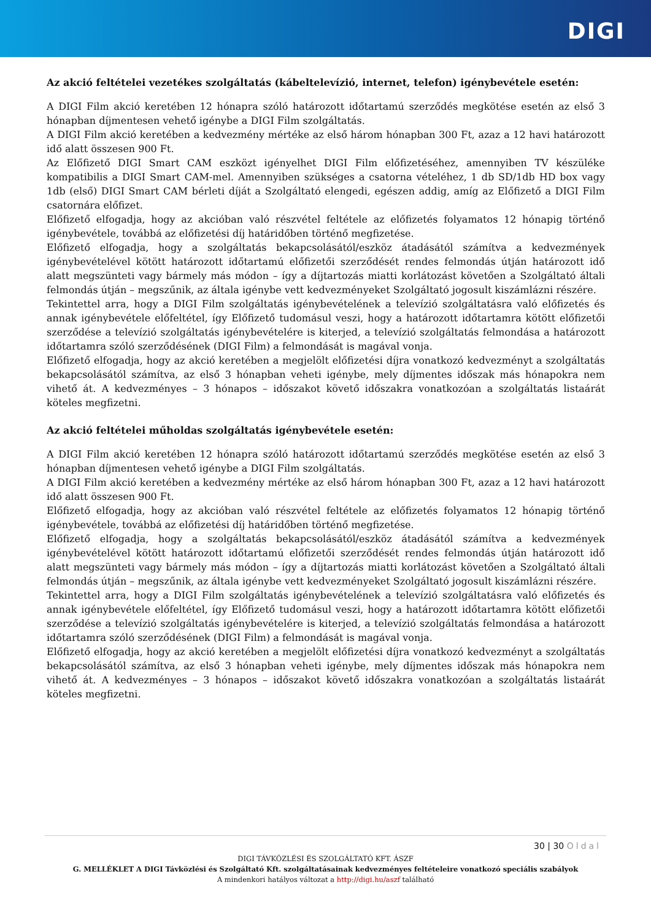DIGI
Az akció feltételei vezetékes szolgáltatás (kábeltelevízió, internet, telefon) igénybevétele esetén:
A DIGI Film akció keretében 12 hónapra szóló határozott időtartamú szerződés megkötése esetén az első 3 hónapban díjmentesen vehető igénybe a DIGI Film szolgáltatás.
A DIGI Film akció keretében a kedvezmény mértéke az első három hónapban 300 Ft, azaz a 12 havi határozott idő alatt összesen 900 Ft.
Az Előfizető DIGI Smart CAM eszközt igényelhet DIGI Film előfizetéséhez, amennyiben TV készüléke kompatibilis a DIGI Smart CAM-mel. Amennyiben szükséges a csatorna vételéhez, 1 db SD/1db HD box vagy 1db (első) DIGI Smart CAM bérleti díját a Szolgáltató elengedi, egészen addig, amíg az Előfizető a DIGI Film csatornára előfizet.
Előfizető elfogadja, hogy az akcióban való részvétel feltétele az előfizetés folyamatos 12 hónapig történő igénybevétele, továbbá az előfizetési díj határidőben történő megfizetése.
Előfizető elfogadja, hogy a szolgáltatás bekapcsolásától/eszköz átadásától számítva a kedvezmények igénybevételével kötött határozott időtartamú előfizetői szerződését rendes felmondás útján határozott idő alatt megszünteti vagy bármely más módon – így a díjtartozás miatti korlátozást követően a Szolgáltató általi felmondás útján – megszűnik, az általa igénybe vett kedvezményeket Szolgáltató jogosult kiszámlázni részére.
Tekintettel arra, hogy a DIGI Film szolgáltatás igénybevételének a televízió szolgáltatásra való előfizetés és annak igénybevétele előfeltétel, így Előfizető tudomásul veszi, hogy a határozott időtartamra kötött előfizetői szerződése a televízió szolgáltatás igénybevételére is kiterjed, a televízió szolgáltatás felmondása a határozott időtartamra szóló szerződésének (DIGI Film) a felmondását is magával vonja.
Előfizető elfogadja, hogy az akció keretében a megjelölt előfizetési díjra vonatkozó kedvezményt a szolgáltatás bekapcsolásától számítva, az első 3 hónapban veheti igénybe, mely díjmentes időszak más hónapokra nem vihető át. A kedvezményes – 3 hónapos – időszakot követő időszakra vonatkozóan a szolgáltatás listaárát köteles megfizetni.
Az akció feltételei műholdas szolgáltatás igénybevétele esetén:
A DIGI Film akció keretében 12 hónapra szóló határozott időtartamú szerződés megkötése esetén az első 3 hónapban díjmentesen vehető igénybe a DIGI Film szolgáltatás.
A DIGI Film akció keretében a kedvezmény mértéke az első három hónapban 300 Ft, azaz a 12 havi határozott idő alatt összesen 900 Ft.
Előfizető elfogadja, hogy az akcióban való részvétel feltétele az előfizetés folyamatos 12 hónapig történő igénybevétele, továbbá az előfizetési díj határidőben történő megfizetése.
Előfizető elfogadja, hogy a szolgáltatás bekapcsolásától/eszköz átadásától számítva a kedvezmények igénybevételével kötött határozott időtartamú előfizetői szerződését rendes felmondás útján határozott idő alatt megszünteti vagy bármely más módon – így a díjtartozás miatti korlátozást követően a Szolgáltató általi felmondás útján – megszűnik, az általa igénybe vett kedvezményeket Szolgáltató jogosult kiszámlázni részére.
Tekintettel arra, hogy a DIGI Film szolgáltatás igénybevételének a televízió szolgáltatásra való előfizetés és annak igénybevétele előfeltétel, így Előfizető tudomásul veszi, hogy a határozott időtartamra kötött előfizetői szerződése a televízió szolgáltatás igénybevételére is kiterjed, a televízió szolgáltatás felmondása a határozott időtartamra szóló szerződésének (DIGI Film) a felmondását is magával vonja.
Előfizető elfogadja, hogy az akció keretében a megjelölt előfizetési díjra vonatkozó kedvezményt a szolgáltatás bekapcsolásától számítva, az első 3 hónapban veheti igénybe, mely díjmentes időszak más hónapokra nem vihető át. A kedvezményes – 3 hónapos – időszakot követő időszakra vonatkozóan a szolgáltatás listaárát köteles megfizetni.
30 | 30 Oldal
DIGI TÁVKÖZLÉSI ÉS SZOLGÁLTATÓ KFT. ÁSZF
G. MELLÉKLET A DIGI Távközlési és Szolgáltató Kft. szolgáltatásainak kedvezményes feltételeire vonatkozó speciális szabályok
A mindenkori hatályos változat a http://digi.hu/aszf található